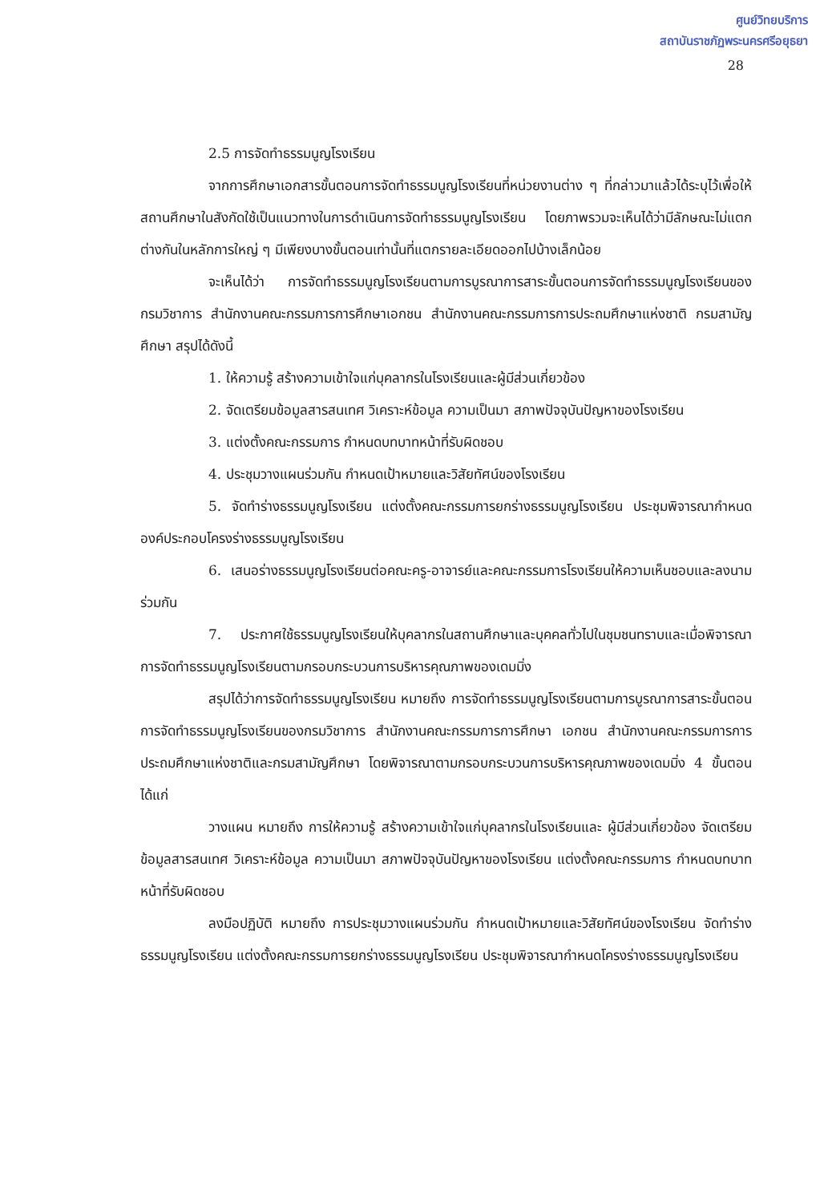ศูนย์วิทยบริการ
สถาบันราชภัฏพระนครศรีอยุธยา
28
2.5 การจัดทำธรรมนูญโรงเรียน
จากการศึกษาเอกสารขั้นตอนการจัดทำธรรมนูญโรงเรียนที่หน่วยงานต่าง ๆ ที่กล่าวมาแล้วได้ระบุไว้เพื่อให้สถานศึกษาในสังกัดใช้เป็นแนวทางในการดำเนินการจัดทำธรรมนูญโรงเรียน โดยภาพรวมจะเห็นได้ว่ามีลักษณะไม่แตกต่างกันในหลักการใหญ่ ๆ มีเพียงบางขั้นตอนเท่านั้นที่แตกรายละเอียดออกไปบ้างเล็กน้อย
จะเห็นได้ว่า การจัดทำธรรมนูญโรงเรียนตามการบูรณาการสาระขั้นตอนการจัดทำธรรมนูญโรงเรียนของกรมวิชาการ สำนักงานคณะกรรมการการศึกษาเอกชน สำนักงานคณะกรรมการการประถมศึกษาแห่งชาติ กรมสามัญศึกษา สรุปได้ดังนี้
1. ให้ความรู้ สร้างความเข้าใจแก่บุคลากรในโรงเรียนและผู้มีส่วนเกี่ยวข้อง
2. จัดเตรียมข้อมูลสารสนเทศ วิเคราะห์ข้อมูล ความเป็นมา สภาพปัจจุบันปัญหาของโรงเรียน
3. แต่งตั้งคณะกรรมการ กำหนดบทบาทหน้าที่รับผิดชอบ
4. ประชุมวางแผนร่วมกัน กำหนดเป้าหมายและวิสัยทัศน์ของโรงเรียน
5. จัดทำร่างธรรมนูญโรงเรียน แต่งตั้งคณะกรรมการยกร่างธรรมนูญโรงเรียน ประชุมพิจารณากำหนดองค์ประกอบโครงร่างธรรมนูญโรงเรียน
6. เสนอร่างธรรมนูญโรงเรียนต่อคณะครู-อาจารย์และคณะกรรมการโรงเรียนให้ความเห็นชอบและลงนามร่วมกัน
7. ประกาศใช้ธรรมนูญโรงเรียนให้บุคลากรในสถานศึกษาและบุคคลทั่วไปในชุมชนทราบและเมื่อพิจารณาการจัดทำธรรมนูญโรงเรียนตามกรอบกระบวนการบริหารคุณภาพของเดมมิ่ง
สรุปได้ว่าการจัดทำธรรมนูญโรงเรียน หมายถึง การจัดทำธรรมนูญโรงเรียนตามการบูรณาการสาระขั้นตอนการจัดทำธรรมนูญโรงเรียนของกรมวิชาการ สำนักงานคณะกรรมการการศึกษา เอกชน สำนักงานคณะกรรมการการประถมศึกษาแห่งชาติและกรมสามัญศึกษา โดยพิจารณาตามกรอบกระบวนการบริหารคุณภาพของเดมมิ่ง 4 ขั้นตอน ได้แก่
วางแผน หมายถึง การให้ความรู้ สร้างความเข้าใจแก่บุคลากรในโรงเรียนและ ผู้มีส่วนเกี่ยวข้อง จัดเตรียมข้อมูลสารสนเทศ วิเคราะห์ข้อมูล ความเป็นมา สภาพปัจจุบันปัญหาของโรงเรียน แต่งตั้งคณะกรรมการ กำหนดบทบาทหน้าที่รับผิดชอบ
ลงมือปฏิบัติ หมายถึง การประชุมวางแผนร่วมกัน กำหนดเป้าหมายและวิสัยทัศน์ของโรงเรียน จัดทำร่างธรรมนูญโรงเรียน แต่งตั้งคณะกรรมการยกร่างธรรมนูญโรงเรียน ประชุมพิจารณากำหนดโครงร่างธรรมนูญโรงเรียน